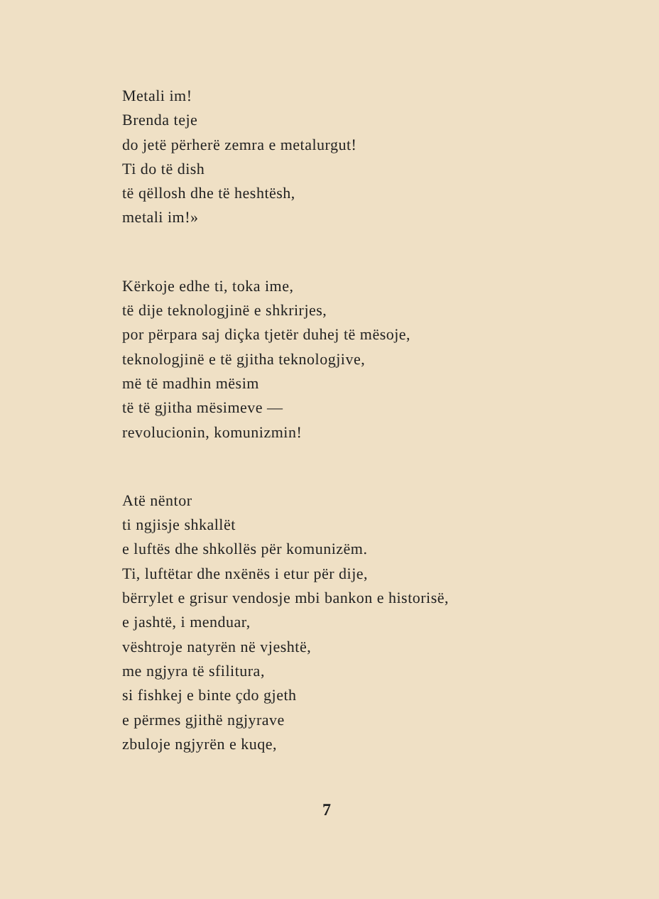Metali im!
Brenda teje
do jetë përherë zemra e metalurgut!
Ti do të dish
të qëllosh dhe të heshtësh,
metali im!»
Kërkoje edhe ti, toka ime,
të dije teknologjinë e shkrirjes,
por përpara saj diçka tjetër duhej të mësoje,
teknologjinë e të gjitha teknologjive,
më të madhin mësim
të të gjitha mësimeve —
revolucionin, komunizmin!
Atë nëntor
ti ngjisje shkallët
e luftës dhe shkollës për komunizëm.
Ti, luftëtar dhe nxënës i etur për dije,
bërrylet e grisur vendosje mbi bankon e historisë,
e jashtë, i menduar,
vështroje natyrën në vjeshtë,
me ngjyra të sfilitura,
si fishkej e binte çdo gjeth
e përmes gjithë ngjyrave
zbuloje ngjyrën e kuqe,
7